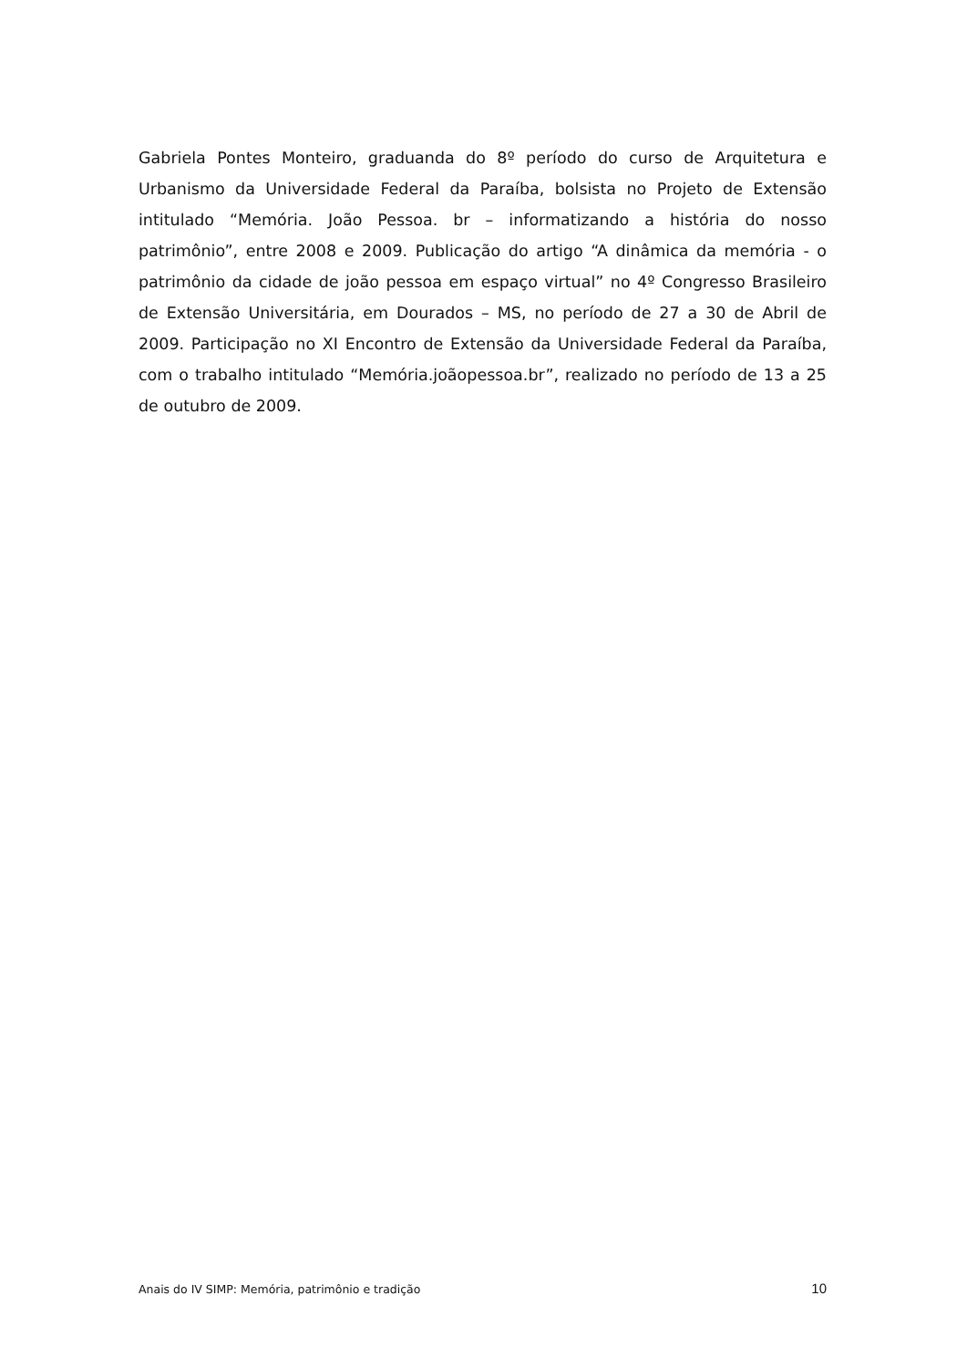Gabriela Pontes Monteiro, graduanda do 8º período do curso de Arquitetura e Urbanismo da Universidade Federal da Paraíba, bolsista no Projeto de Extensão intitulado “Memória. João Pessoa. br – informatizando a história do nosso patrimônio”, entre 2008 e 2009. Publicação do artigo “A dinâmica da memória - o patrimônio da cidade de joão pessoa em espaço virtual” no 4º Congresso Brasileiro de Extensão Universitária, em Dourados – MS, no período de 27 a 30 de Abril de 2009. Participação no XI Encontro de Extensão da Universidade Federal da Paraíba, com o trabalho intitulado “Memória.joãopessoa.br”, realizado no período de 13 a 25 de outubro de 2009.
Anais do IV SIMP: Memória, patrimônio e tradição 10